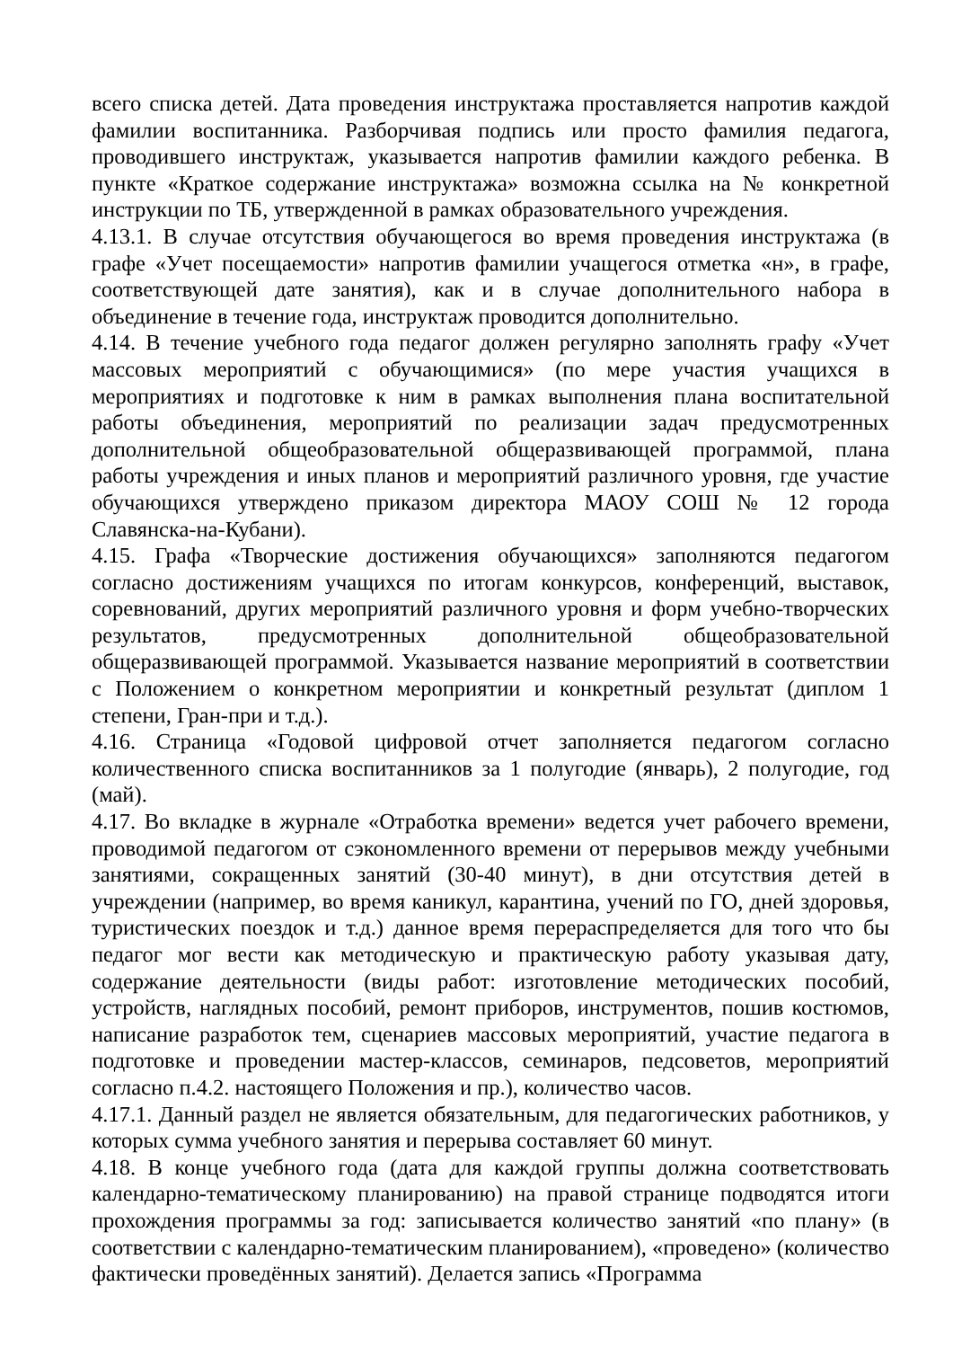всего списка детей. Дата проведения инструктажа проставляется напротив каждой фамилии воспитанника. Разборчивая подпись или просто фамилия педагога, проводившего инструктаж, указывается напротив фамилии каждого ребенка. В пункте «Краткое содержание инструктажа» возможна ссылка на № конкретной инструкции по ТБ, утвержденной в рамках образовательного учреждения.
4.13.1. В случае отсутствия обучающегося во время проведения инструктажа (в графе «Учет посещаемости» напротив фамилии учащегося отметка «н», в графе, соответствующей дате занятия), как и в случае дополнительного набора в объединение в течение года, инструктаж проводится дополнительно.
4.14. В течение учебного года педагог должен регулярно заполнять графу «Учет массовых мероприятий с обучающимися» (по мере участия учащихся в мероприятиях и подготовке к ним в рамках выполнения плана воспитательной работы объединения, мероприятий по реализации задач предусмотренных дополнительной общеобразовательной общеразвивающей программой, плана работы учреждения и иных планов и мероприятий различного уровня, где участие обучающихся утверждено приказом директора МАОУ СОШ № 12 города Славянска-на-Кубани).
4.15. Графа «Творческие достижения обучающихся» заполняются педагогом согласно достижениям учащихся по итогам конкурсов, конференций, выставок, соревнований, других мероприятий различного уровня и форм учебно-творческих результатов, предусмотренных дополнительной общеобразовательной общеразвивающей программой. Указывается название мероприятий в соответствии с Положением о конкретном мероприятии и конкретный результат (диплом 1 степени, Гран-при и т.д.).
4.16. Страница «Годовой цифровой отчет заполняется педагогом согласно количественного списка воспитанников за 1 полугодие (январь), 2 полугодие, год (май).
4.17. Во вкладке в журнале «Отработка времени» ведется учет рабочего времени, проводимой педагогом от сэкономленного времени от перерывов между учебными занятиями, сокращенных занятий (30-40 минут), в дни отсутствия детей в учреждении (например, во время каникул, карантина, учений по ГО, дней здоровья, туристических поездок и т.д.) данное время перераспределяется для того что бы педагог мог вести как методическую и практическую работу указывая дату, содержание деятельности (виды работ: изготовление методических пособий, устройств, наглядных пособий, ремонт приборов, инструментов, пошив костюмов, написание разработок тем, сценариев массовых мероприятий, участие педагога в подготовке и проведении мастер-классов, семинаров, педсоветов, мероприятий согласно п.4.2. настоящего Положения и пр.), количество часов.
4.17.1. Данный раздел не является обязательным, для педагогических работников, у которых сумма учебного занятия и перерыва составляет 60 минут.
4.18. В конце учебного года (дата для каждой группы должна соответствовать календарно-тематическому планированию) на правой странице подводятся итоги прохождения программы за год: записывается количество занятий «по плану» (в соответствии с календарно-тематическим планированием), «проведено» (количество фактически проведённых занятий). Делается запись «Программа